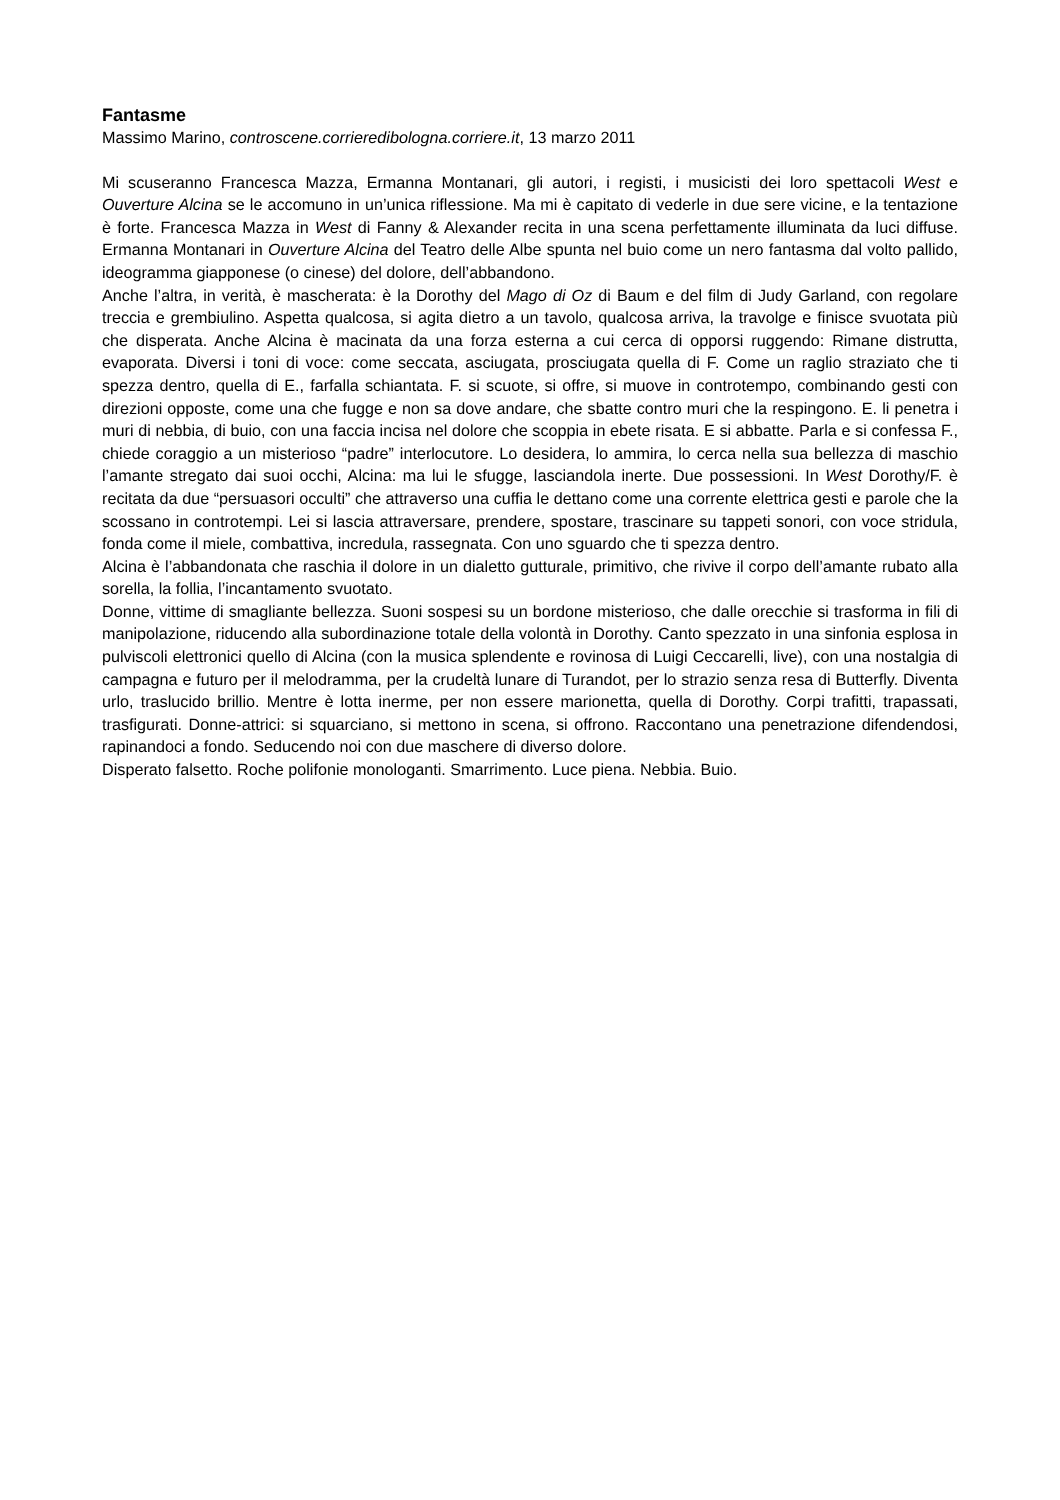Fantasme
Massimo Marino, controscene.corrieredibologna.corriere.it, 13 marzo 2011
Mi scuseranno Francesca Mazza, Ermanna Montanari, gli autori, i registi, i musicisti dei loro spettacoli West e Ouverture Alcina se le accomuno in un’unica riflessione. Ma mi è capitato di vederle in due sere vicine, e la tentazione è forte. Francesca Mazza in West di Fanny & Alexander recita in una scena perfettamente illuminata da luci diffuse. Ermanna Montanari in Ouverture Alcina del Teatro delle Albe spunta nel buio come un nero fantasma dal volto pallido, ideogramma giapponese (o cinese) del dolore, dell’abbandono.
Anche l’altra, in verità, è mascherata: è la Dorothy del Mago di Oz di Baum e del film di Judy Garland, con regolare treccia e grembiulino. Aspetta qualcosa, si agita dietro a un tavolo, qualcosa arriva, la travolge e finisce svuotata più che disperata. Anche Alcina è macinata da una forza esterna a cui cerca di opporsi ruggendo: Rimane distrutta, evaporata. Diversi i toni di voce: come seccata, asciugata, prosciugata quella di F. Come un raglio straziato che ti spezza dentro, quella di E., farfalla schiantata. F. si scuote, si offre, si muove in controtempo, combinando gesti con direzioni opposte, come una che fugge e non sa dove andare, che sbatte contro muri che la respingono. E. li penetra i muri di nebbia, di buio, con una faccia incisa nel dolore che scoppia in ebete risata. E si abbatte. Parla e si confessa F., chiede coraggio a un misterioso “padre” interlocutore. Lo desidera, lo ammira, lo cerca nella sua bellezza di maschio l’amante stregato dai suoi occhi, Alcina: ma lui le sfugge, lasciandola inerte. Due possessioni. In West Dorothy/F. è recitata da due “persuasori occulti” che attraverso una cuffia le dettano come una corrente elettrica gesti e parole che la scossano in controtempi. Lei si lascia attraversare, prendere, spostare, trascinare su tappeti sonori, con voce stridula, fonda come il miele, combattiva, incredula, rassegnata. Con uno sguardo che ti spezza dentro.
Alcina è l’abbandonata che raschia il dolore in un dialetto gutturale, primitivo, che rivive il corpo dell’amante rubato alla sorella, la follia, l’incantamento svuotato.
Donne, vittime di smagliante bellezza. Suoni sospesi su un bordone misterioso, che dalle orecchie si trasforma in fili di manipolazione, riducendo alla subordinazione totale della volontà in Dorothy. Canto spezzato in una sinfonia esplosa in pulviscoli elettronici quello di Alcina (con la musica splendente e rovinosa di Luigi Ceccarelli, live), con una nostalgia di campagna e futuro per il melodramma, per la crudeltà lunare di Turandot, per lo strazio senza resa di Butterfly. Diventa urlo, traslucido brillio. Mentre è lotta inerme, per non essere marionetta, quella di Dorothy. Corpi trafitti, trapassati, trasfigurati. Donne-attrici: si squarciano, si mettono in scena, si offrono. Raccontano una penetrazione difendendosi, rapinandoci a fondo. Seducendo noi con due maschere di diverso dolore.
Disperato falsetto. Roche polifonie monologanti. Smarrimento. Luce piena. Nebbia. Buio.